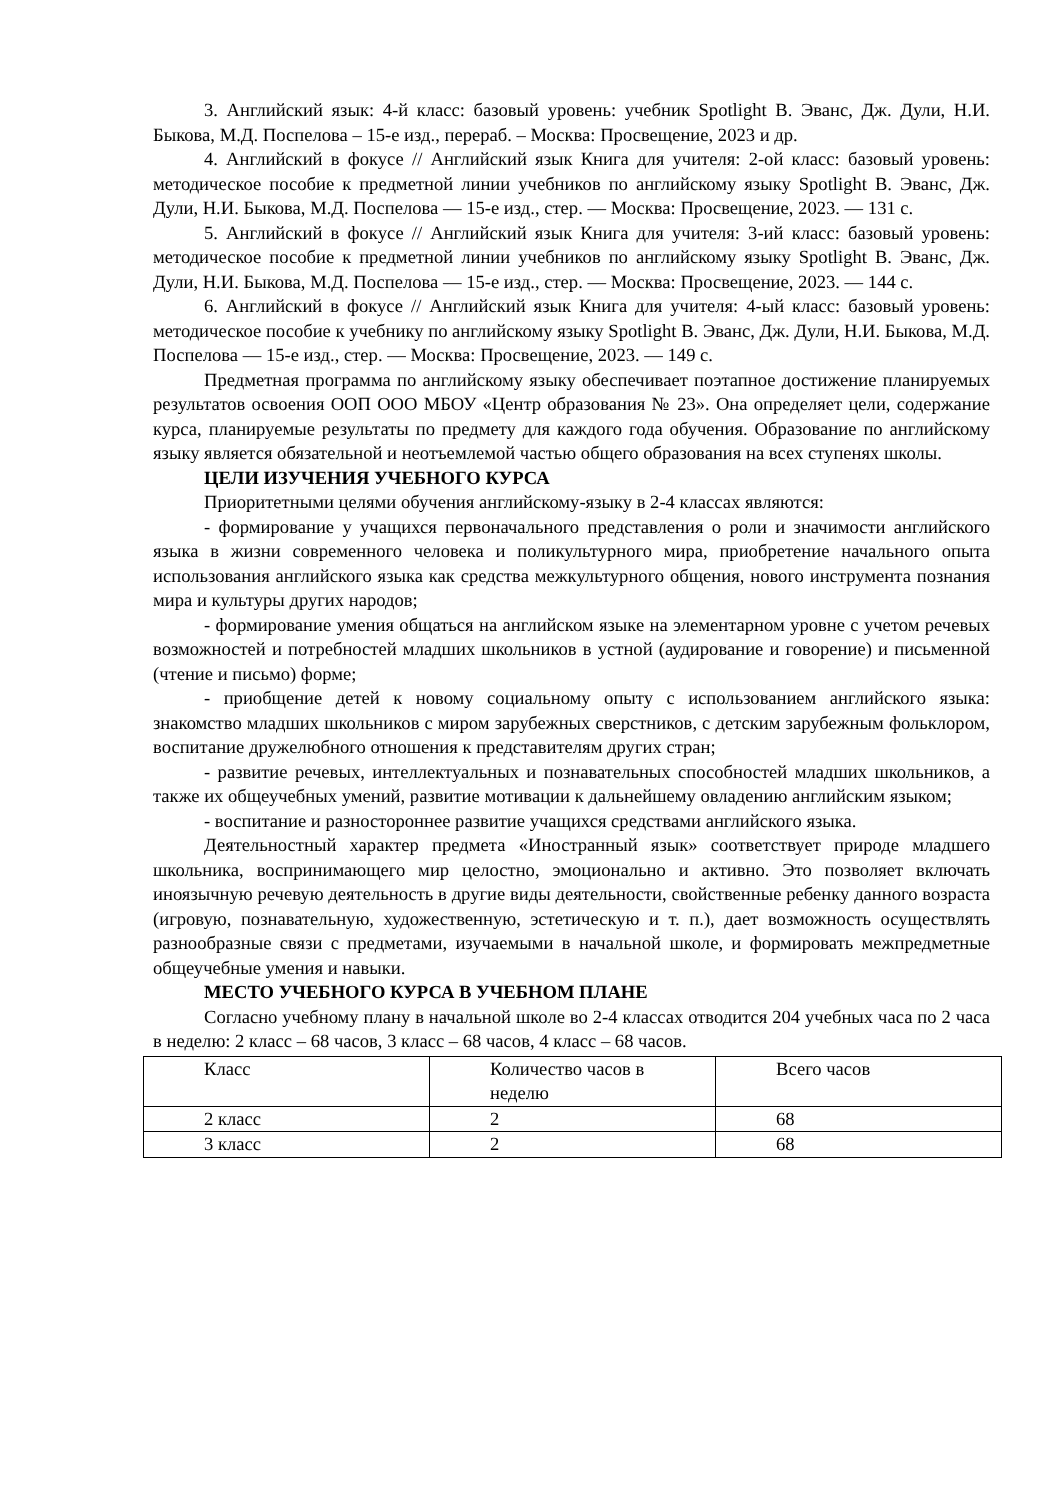3. Английский язык: 4-й класс: базовый уровень: учебник Spotlight В. Эванс, Дж. Дули, Н.И. Быкова, М.Д. Поспелова – 15-е изд., перераб. – Москва: Просвещение, 2023 и др.
4. Английский в фокусе // Английский язык Книга для учителя: 2-ой класс: базовый уровень: методическое пособие к предметной линии учебников по английскому языку Spotlight В. Эванс, Дж. Дули, Н.И. Быкова, М.Д. Поспелова — 15-е изд., стер. — Москва: Просвещение, 2023. — 131 с.
5. Английский в фокусе // Английский язык Книга для учителя: 3-ий класс: базовый уровень: методическое пособие к предметной линии учебников по английскому языку Spotlight В. Эванс, Дж. Дули, Н.И. Быкова, М.Д. Поспелова — 15-е изд., стер. — Москва: Просвещение, 2023. — 144 с.
6. Английский в фокусе // Английский язык Книга для учителя: 4-ый класс: базовый уровень: методическое пособие к учебнику по английскому языку Spotlight В. Эванс, Дж. Дули, Н.И. Быкова, М.Д. Поспелова — 15-е изд., стер. — Москва: Просвещение, 2023. — 149 с.
Предметная программа по английскому языку обеспечивает поэтапное достижение планируемых результатов освоения ООП ООО МБОУ «Центр образования № 23». Она определяет цели, содержание курса, планируемые результаты по предмету для каждого года обучения. Образование по английскому языку является обязательной и неотъемлемой частью общего образования на всех ступенях школы.
ЦЕЛИ ИЗУЧЕНИЯ УЧЕБНОГО КУРСА
Приоритетными целями обучения английскому-языку в 2-4 классах являются:
- формирование у учащихся первоначального представления о роли и значимости английского языка в жизни современного человека и поликультурного мира, приобретение начального опыта использования английского языка как средства межкультурного общения, нового инструмента познания мира и культуры других народов;
- формирование умения общаться на английском языке на элементарном уровне с учетом речевых возможностей и потребностей младших школьников в устной (аудирование и говорение) и письменной (чтение и письмо) форме;
- приобщение детей к новому социальному опыту с использованием английского языка: знакомство младших школьников с миром зарубежных сверстников, с детским зарубежным фольклором, воспитание дружелюбного отношения к представителям других стран;
- развитие речевых, интеллектуальных и познавательных способностей младших школьников, а также их общеучебных умений, развитие мотивации к дальнейшему овладению английским языком;
- воспитание и разностороннее развитие учащихся средствами английского языка.
Деятельностный характер предмета «Иностранный язык» соответствует природе младшего школьника, воспринимающего мир целостно, эмоционально и активно. Это позволяет включать иноязычную речевую деятельность в другие виды деятельности, свойственные ребенку данного возраста (игровую, познавательную, художественную, эстетическую и т. п.), дает возможность осуществлять разнообразные связи с предметами, изучаемыми в начальной школе, и формировать межпредметные общеучебные умения и навыки.
МЕСТО УЧЕБНОГО КУРСА В УЧЕБНОМ ПЛАНЕ
Согласно учебному плану в начальной школе во 2-4 классах отводится 204 учебных часа по 2 часа в неделю: 2 класс – 68 часов, 3 класс – 68 часов, 4 класс – 68 часов.
| Класс | Количество часов в неделю | Всего часов |
| 2 класс | 2 | 68 |
| 3 класс | 2 | 68 |